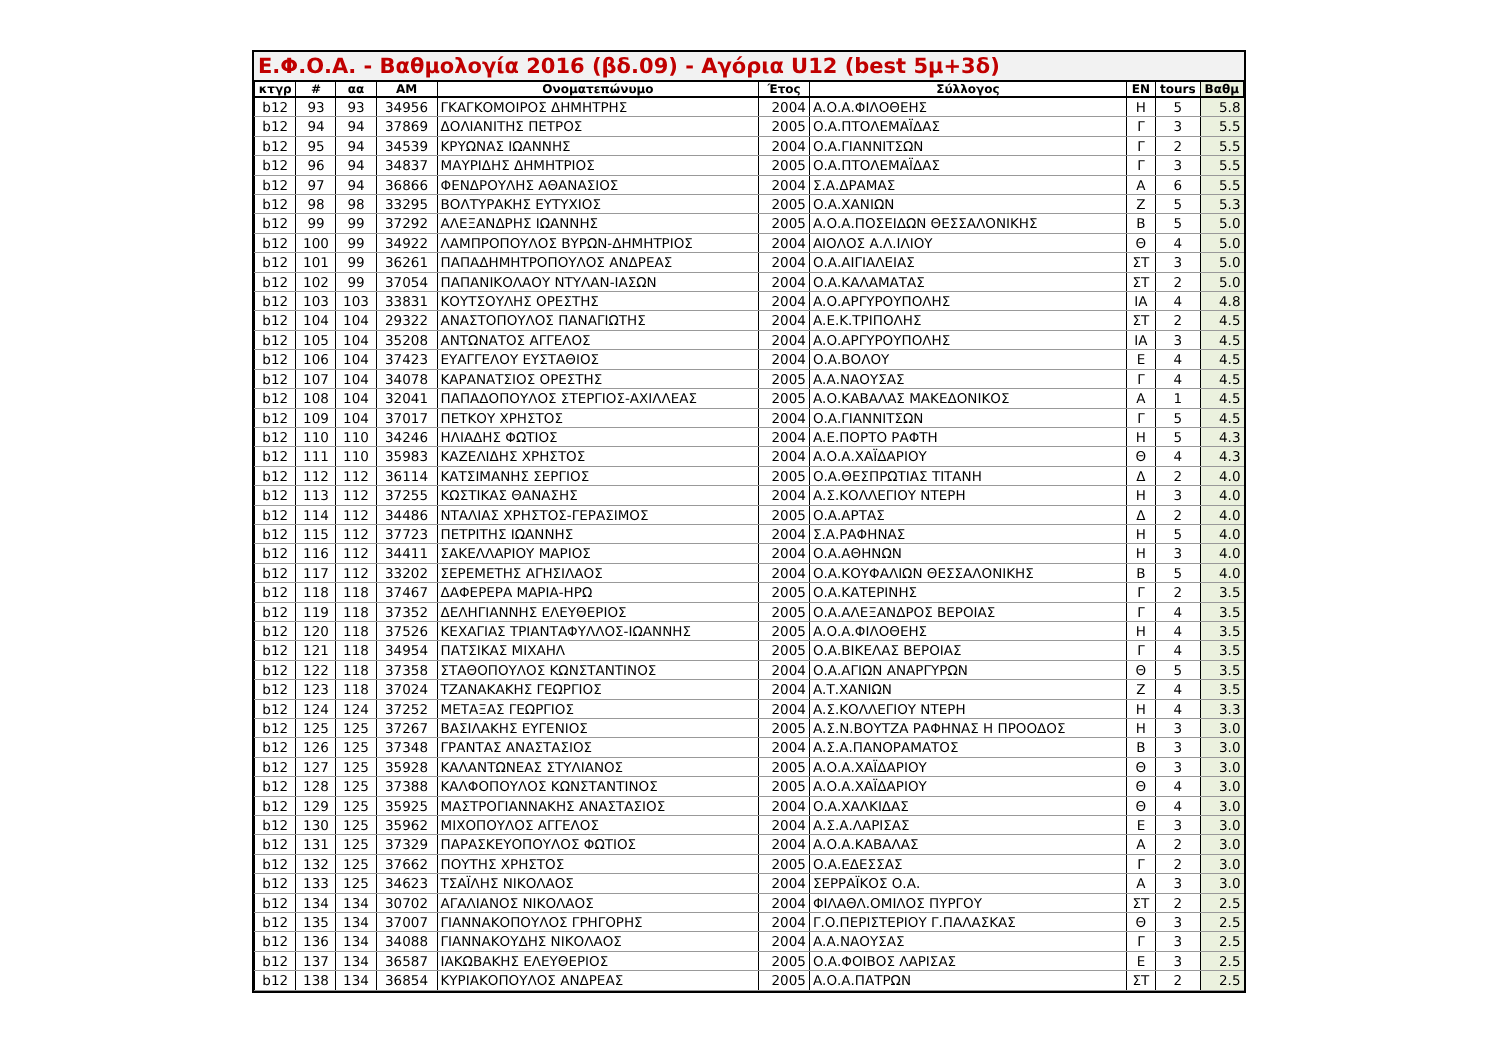Ε.Φ.Ο.Α. - Βαθμολογία 2016 (βδ.09) - Αγόρια U12 (best 5μ+3δ)
| κτγρ | # | αα | AM | Ονοματεπώνυμο | Έτος | Σύλλογος | EN | tours | Βαθμ |
| --- | --- | --- | --- | --- | --- | --- | --- | --- | --- |
| b12 | 93 | 93 | 34956 | ΓΚΑΓΚΟΜΟΙΡΟΣ ΔΗΜΗΤΡΗΣ | 2004 | Α.Ο.Α.ΦΙΛΟΘΕΗΣ | Η | 5 | 5.8 |
| b12 | 94 | 94 | 37869 | ΔΟΛΙΑΝΙΤΗΣ ΠΕΤΡΟΣ | 2005 | Ο.Α.ΠΤΟΛΕΜΑΪΔΑΣ | Γ | 3 | 5.5 |
| b12 | 95 | 94 | 34539 | ΚΡΥΩΝΑΣ ΙΩΑΝΝΗΣ | 2004 | Ο.Α.ΓΙΑΝΝΙΤΣΩΝ | Γ | 2 | 5.5 |
| b12 | 96 | 94 | 34837 | ΜΑΥΡΙΔΗΣ ΔΗΜΗΤΡΙΟΣ | 2005 | Ο.Α.ΠΤΟΛΕΜΑΪΔΑΣ | Γ | 3 | 5.5 |
| b12 | 97 | 94 | 36866 | ΦΕΝΔΡΟΥΛΗΣ ΑΘΑΝΑΣΙΟΣ | 2004 | Σ.Α.ΔΡΑΜΑΣ | Α | 6 | 5.5 |
| b12 | 98 | 98 | 33295 | ΒΟΛΤΥΡΑΚΗΣ ΕΥΤΥΧΙΟΣ | 2005 | Ο.Α.ΧΑΝΙΩΝ | Ζ | 5 | 5.3 |
| b12 | 99 | 99 | 37292 | ΑΛΕΞΑΝΔΡΗΣ ΙΩΑΝΝΗΣ | 2005 | Α.Ο.Α.ΠΟΣΕΙΔΩΝ ΘΕΣΣΑΛΟΝΙΚΗΣ | Β | 5 | 5.0 |
| b12 | 100 | 99 | 34922 | ΛΑΜΠΡΟΠΟΥΛΟΣ ΒΥΡΩΝ-ΔΗΜΗΤΡΙΟΣ | 2004 | ΑΙΟΛΟΣ Α.Λ.ΙΛΙΟΥ | Θ | 4 | 5.0 |
| b12 | 101 | 99 | 36261 | ΠΑΠΑΔΗΜΗΤΡΟΠΟΥΛΟΣ ΑΝΔΡΕΑΣ | 2004 | Ο.Α.ΑΙΓΙΑΛΕΙΑΣ | ΣΤ | 3 | 5.0 |
| b12 | 102 | 99 | 37054 | ΠΑΠΑΝΙΚΟΛΑΟΥ ΝΤΥΛΑΝ-ΙΑΣΩΝ | 2004 | Ο.Α.ΚΑΛΑΜΑΤΑΣ | ΣΤ | 2 | 5.0 |
| b12 | 103 | 103 | 33831 | ΚΟΥΤΣΟΥΛΗΣ ΟΡΕΣΤΗΣ | 2004 | Α.Ο.ΑΡΓΥΡΟΥΠΟΛΗΣ | ΙΑ | 4 | 4.8 |
| b12 | 104 | 104 | 29322 | ΑΝΑΣΤΟΠΟΥΛΟΣ ΠΑΝΑΓΙΩΤΗΣ | 2004 | Α.Ε.Κ.ΤΡΙΠΟΛΗΣ | ΣΤ | 2 | 4.5 |
| b12 | 105 | 104 | 35208 | ΑΝΤΩΝΑΤΟΣ ΑΓΓΕΛΟΣ | 2004 | Α.Ο.ΑΡΓΥΡΟΥΠΟΛΗΣ | ΙΑ | 3 | 4.5 |
| b12 | 106 | 104 | 37423 | ΕΥΑΓΓΕΛΟΥ ΕΥΣΤΑΘΙΟΣ | 2004 | Ο.Α.ΒΟΛΟΥ | Ε | 4 | 4.5 |
| b12 | 107 | 104 | 34078 | ΚΑΡΑΝΑΤΣΙΟΣ ΟΡΕΣΤΗΣ | 2005 | Α.Α.ΝΑΟΥΣΑΣ | Γ | 4 | 4.5 |
| b12 | 108 | 104 | 32041 | ΠΑΠΑΔΟΠΟΥΛΟΣ ΣΤΕΡΓΙΟΣ-ΑΧΙΛΛΕΑΣ | 2005 | Α.Ο.ΚΑΒΑΛΑΣ ΜΑΚΕΔΟΝΙΚΟΣ | Α | 1 | 4.5 |
| b12 | 109 | 104 | 37017 | ΠΕΤΚΟΥ ΧΡΗΣΤΟΣ | 2004 | Ο.Α.ΓΙΑΝΝΙΤΣΩΝ | Γ | 5 | 4.5 |
| b12 | 110 | 110 | 34246 | ΗΛΙΑΔΗΣ ΦΩΤΙΟΣ | 2004 | Α.Ε.ΠΟΡΤΟ ΡΑΦΤΗ | Η | 5 | 4.3 |
| b12 | 111 | 110 | 35983 | ΚΑΖΕΛΙΔΗΣ ΧΡΗΣΤΟΣ | 2004 | Α.Ο.Α.ΧΑΪΔΑΡΙΟΥ | Θ | 4 | 4.3 |
| b12 | 112 | 112 | 36114 | ΚΑΤΣΙΜΑΝΗΣ ΣΕΡΓΙΟΣ | 2005 | Ο.Α.ΘΕΣΠΡΩΤΙΑΣ ΤΙΤΑΝΗ | Δ | 2 | 4.0 |
| b12 | 113 | 112 | 37255 | ΚΩΣΤΙΚΑΣ ΘΑΝΑΣΗΣ | 2004 | Α.Σ.ΚΟΛΛΕΓΙΟΥ ΝΤΕΡΗ | Η | 3 | 4.0 |
| b12 | 114 | 112 | 34486 | ΝΤΑΛΙΑΣ ΧΡΗΣΤΟΣ-ΓΕΡΑΣΙΜΟΣ | 2005 | Ο.Α.ΑΡΤΑΣ | Δ | 2 | 4.0 |
| b12 | 115 | 112 | 37723 | ΠΕΤΡΙΤΗΣ ΙΩΑΝΝΗΣ | 2004 | Σ.Α.ΡΑΦΗΝΑΣ | Η | 5 | 4.0 |
| b12 | 116 | 112 | 34411 | ΣΑΚΕΛΛΑΡΙΟΥ ΜΑΡΙΟΣ | 2004 | Ο.Α.ΑΘΗΝΩΝ | Η | 3 | 4.0 |
| b12 | 117 | 112 | 33202 | ΣΕΡΕΜΕΤΗΣ ΑΓΗΣΙΛΑΟΣ | 2004 | Ο.Α.ΚΟΥΦΑΛΙΩΝ ΘΕΣΣΑΛΟΝΙΚΗΣ | Β | 5 | 4.0 |
| b12 | 118 | 118 | 37467 | ΔΑΦΕΡΕΡΑ ΜΑΡΙΑ-ΗΡΩ | 2005 | Ο.Α.ΚΑΤΕΡΙΝΗΣ | Γ | 2 | 3.5 |
| b12 | 119 | 118 | 37352 | ΔΕΛΗΓΙΑΝΝΗΣ ΕΛΕΥΘΕΡΙΟΣ | 2005 | Ο.Α.ΑΛΕΞΑΝΔΡΟΣ ΒΕΡΟΙΑΣ | Γ | 4 | 3.5 |
| b12 | 120 | 118 | 37526 | ΚΕΧΑΓΙΑΣ ΤΡΙΑΝΤΑΦΥΛΛΟΣ-ΙΩΑΝΝΗΣ | 2005 | Α.Ο.Α.ΦΙΛΟΘΕΗΣ | Η | 4 | 3.5 |
| b12 | 121 | 118 | 34954 | ΠΑΤΣΙΚΑΣ ΜΙΧΑΗΛ | 2005 | Ο.Α.ΒΙΚΕΛΑΣ ΒΕΡΟΙΑΣ | Γ | 4 | 3.5 |
| b12 | 122 | 118 | 37358 | ΣΤΑΘΟΠΟΥΛΟΣ ΚΩΝΣΤΑΝΤΙΝΟΣ | 2004 | Ο.Α.ΑΓΙΩΝ ΑΝΑΡΓΥΡΩΝ | Θ | 5 | 3.5 |
| b12 | 123 | 118 | 37024 | ΤΖΑΝΑΚΑΚΗΣ ΓΕΩΡΓΙΟΣ | 2004 | Α.Τ.ΧΑΝΙΩΝ | Ζ | 4 | 3.5 |
| b12 | 124 | 124 | 37252 | ΜΕΤΑΞΑΣ ΓΕΩΡΓΙΟΣ | 2004 | Α.Σ.ΚΟΛΛΕΓΙΟΥ ΝΤΕΡΗ | Η | 4 | 3.3 |
| b12 | 125 | 125 | 37267 | ΒΑΣΙΛΑΚΗΣ ΕΥΓΕΝΙΟΣ | 2005 | Α.Σ.Ν.ΒΟΥΤΖΑ ΡΑΦΗΝΑΣ Η ΠΡΟΟΔΟΣ | Η | 3 | 3.0 |
| b12 | 126 | 125 | 37348 | ΓΡΑΝΤΑΣ ΑΝΑΣΤΑΣΙΟΣ | 2004 | Α.Σ.Α.ΠΑΝΟΡΑΜΑΤΟΣ | Β | 3 | 3.0 |
| b12 | 127 | 125 | 35928 | ΚΑΛΑΝΤΩΝΕΑΣ ΣΤΥΛΙΑΝΟΣ | 2005 | Α.Ο.Α.ΧΑΪΔΑΡΙΟΥ | Θ | 3 | 3.0 |
| b12 | 128 | 125 | 37388 | ΚΑΛΦΟΠΟΥΛΟΣ ΚΩΝΣΤΑΝΤΙΝΟΣ | 2005 | Α.Ο.Α.ΧΑΪΔΑΡΙΟΥ | Θ | 4 | 3.0 |
| b12 | 129 | 125 | 35925 | ΜΑΣΤΡΟΓΙΑΝΝΑΚΗΣ ΑΝΑΣΤΑΣΙΟΣ | 2004 | Ο.Α.ΧΑΛΚΙΔΑΣ | Θ | 4 | 3.0 |
| b12 | 130 | 125 | 35962 | ΜΙΧΟΠΟΥΛΟΣ ΑΓΓΕΛΟΣ | 2004 | Α.Σ.Α.ΛΑΡΙΣΑΣ | Ε | 3 | 3.0 |
| b12 | 131 | 125 | 37329 | ΠΑΡΑΣΚΕΥΟΠΟΥΛΟΣ ΦΩΤΙΟΣ | 2004 | Α.Ο.Α.ΚΑΒΑΛΑΣ | Α | 2 | 3.0 |
| b12 | 132 | 125 | 37662 | ΠΟΥΤΗΣ ΧΡΗΣΤΟΣ | 2005 | Ο.Α.ΕΔΕΣΣΑΣ | Γ | 2 | 3.0 |
| b12 | 133 | 125 | 34623 | ΤΣΑΪΛΗΣ ΝΙΚΟΛΑΟΣ | 2004 | ΣΕΡΡΑΪΚΟΣ Ο.Α. | Α | 3 | 3.0 |
| b12 | 134 | 134 | 30702 | ΑΓΑΛΙΑΝΟΣ ΝΙΚΟΛΑΟΣ | 2004 | ΦΙΛΑΘΛ.ΟΜΙΛΟΣ ΠΥΡΓΟΥ | ΣΤ | 2 | 2.5 |
| b12 | 135 | 134 | 37007 | ΓΙΑΝΝΑΚΟΠΟΥΛΟΣ ΓΡΗΓΟΡΗΣ | 2004 | Γ.Ο.ΠΕΡΙΣΤΕΡΙΟΥ Γ.ΠΑΛΑΣΚΑΣ | Θ | 3 | 2.5 |
| b12 | 136 | 134 | 34088 | ΓΙΑΝΝΑΚΟΥΔΗΣ ΝΙΚΟΛΑΟΣ | 2004 | Α.Α.ΝΑΟΥΣΑΣ | Γ | 3 | 2.5 |
| b12 | 137 | 134 | 36587 | ΙΑΚΩΒΑΚΗΣ ΕΛΕΥΘΕΡΙΟΣ | 2005 | Ο.Α.ΦΟΙΒΟΣ ΛΑΡΙΣΑΣ | Ε | 3 | 2.5 |
| b12 | 138 | 134 | 36854 | ΚΥΡΙΑΚΟΠΟΥΛΟΣ ΑΝΔΡΕΑΣ | 2005 | Α.Ο.Α.ΠΑΤΡΩΝ | ΣΤ | 2 | 2.5 |